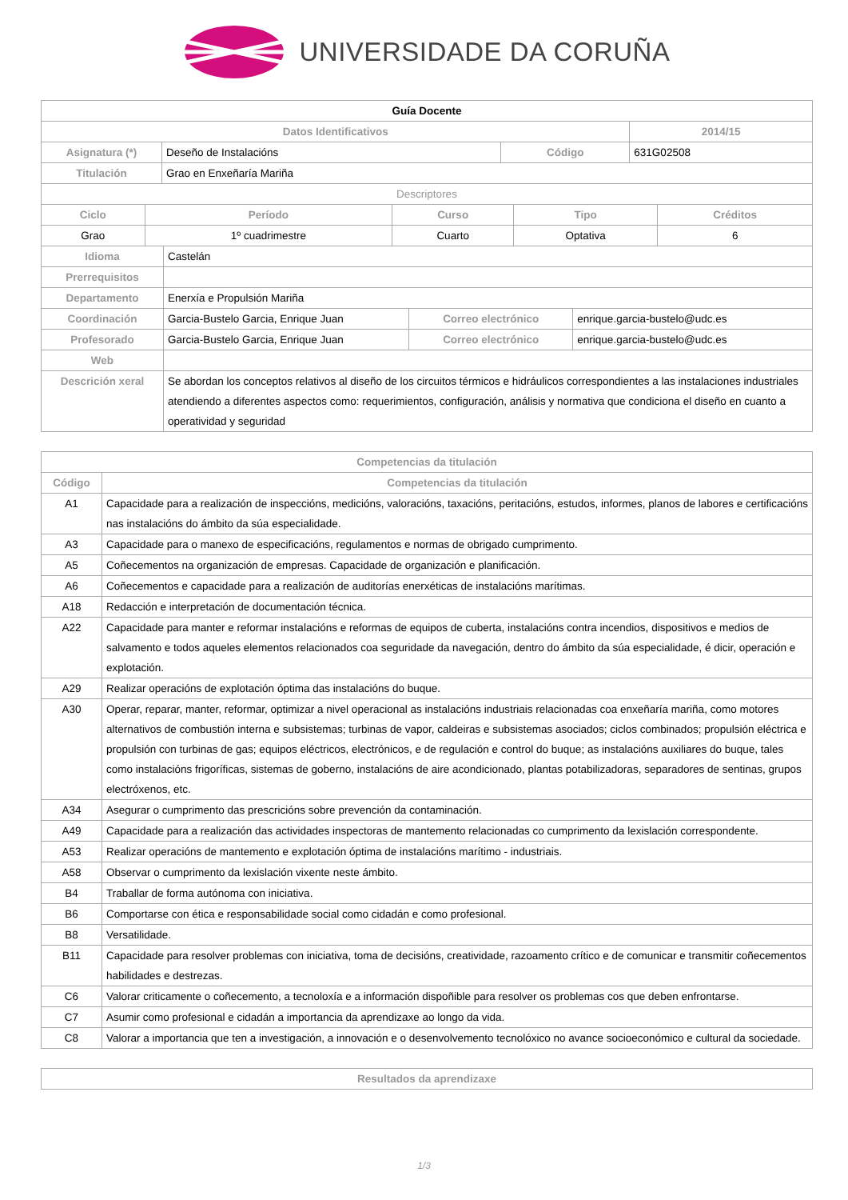UNIVERSIDADE DA CORUÑA
| Guía Docente | | | |
| Datos Identificativos | | | 2014/15 |
| Asignatura (*) | Deseño de Instalacións | Código | 631G02508 |
| Titulación | Grao en Enxeñaría Mariña | | |
| Descriptores | | | |
| Ciclo | Período | Curso | Tipo | Créditos |
| --- | --- | --- | --- | --- |
| Grao | 1º cuadrimestre | Cuarto | Optativa | 6 |
| Idioma | Castelán | | |
| Prerrequisitos | | | |
| Departamento | Enerxía e Propulsión Mariña | | |
| Coordinación | Garcia-Bustelo Garcia, Enrique Juan | Correo electrónico | enrique.garcia-bustelo@udc.es |
| Profesorado | Garcia-Bustelo Garcia, Enrique Juan | Correo electrónico | enrique.garcia-bustelo@udc.es |
| Web | | | |
| Descrición xeral | Se abordan los conceptos relativos al diseño de los circuitos térmicos e hidráulicos correspondientes a las instalaciones industriales atendiendo a diferentes aspectos como: requerimientos, configuración, análisis y normativa que condiciona el diseño en cuanto a operatividad y seguridad | | |
| Competencias da titulación | |
| --- | --- |
| Código | Competencias da titulación |
| A1 | Capacidade para a realización de inspeccións, medicións, valoracións, taxacións, peritacións, estudos, informes, planos de labores e certificacións nas instalacións do ámbito da súa especialidade. |
| A3 | Capacidade para o manexo de especificacións, regulamentos e normas de obrigado cumprimento. |
| A5 | Coñecementos na organización de empresas. Capacidade de organización e planificación. |
| A6 | Coñecementos e capacidade para a realización de auditorías enerxéticas de instalacións marítimas. |
| A18 | Redacción e interpretación de documentación técnica. |
| A22 | Capacidade para manter e reformar instalacións e reformas de equipos de cuberta, instalacións contra incendios, dispositivos e medios de salvamento e todos aqueles elementos relacionados coa seguridade da navegación, dentro do ámbito da súa especialidade, é dicir, operación e explotación. |
| A29 | Realizar operacións de explotación óptima das instalacións do buque. |
| A30 | Operar, reparar, manter, reformar, optimizar a nivel operacional as instalacións industriais relacionadas coa enxeñaría mariña, como motores alternativos de combustión interna e subsistemas; turbinas de vapor, caldeiras e subsistemas asociados; ciclos combinados; propulsión eléctrica e propulsión con turbinas de gas; equipos eléctricos, electrónicos, e de regulación e control do buque; as instalacións auxiliares do buque, tales como instalacións frigoríficas, sistemas de goberno, instalacións de aire acondicionado, plantas potabilizadoras, separadores de sentinas, grupos electróxenos, etc. |
| A34 | Asegurar o cumprimento das prescricións sobre prevención da contaminación. |
| A49 | Capacidade para a realización das actividades inspectoras de mantemento relacionadas co cumprimento da lexislación correspondente. |
| A53 | Realizar operacións de mantemento e explotación óptima de instalacións marítimo - industriais. |
| A58 | Observar o cumprimento da lexislación vixente neste ámbito. |
| B4 | Traballar de forma autónoma con iniciativa. |
| B6 | Comportarse con ética e responsabilidade social como cidadán e como profesional. |
| B8 | Versatilidade. |
| B11 | Capacidade para resolver problemas con iniciativa, toma de decisións, creatividade, razoamento crítico e de comunicar e transmitir coñecementos habilidades e destrezas. |
| C6 | Valorar criticamente o coñecemento, a tecnoloxía e a información dispoñible para resolver os problemas cos que deben enfrontarse. |
| C7 | Asumir como profesional e cidadán a importancia da aprendizaxe ao longo da vida. |
| C8 | Valorar a importancia que ten a investigación, a innovación e o desenvolvemento tecnolóxico no avance socioeconómico e cultural da sociedade. |
| Resultados da aprendizaxe |
| --- |
1/3